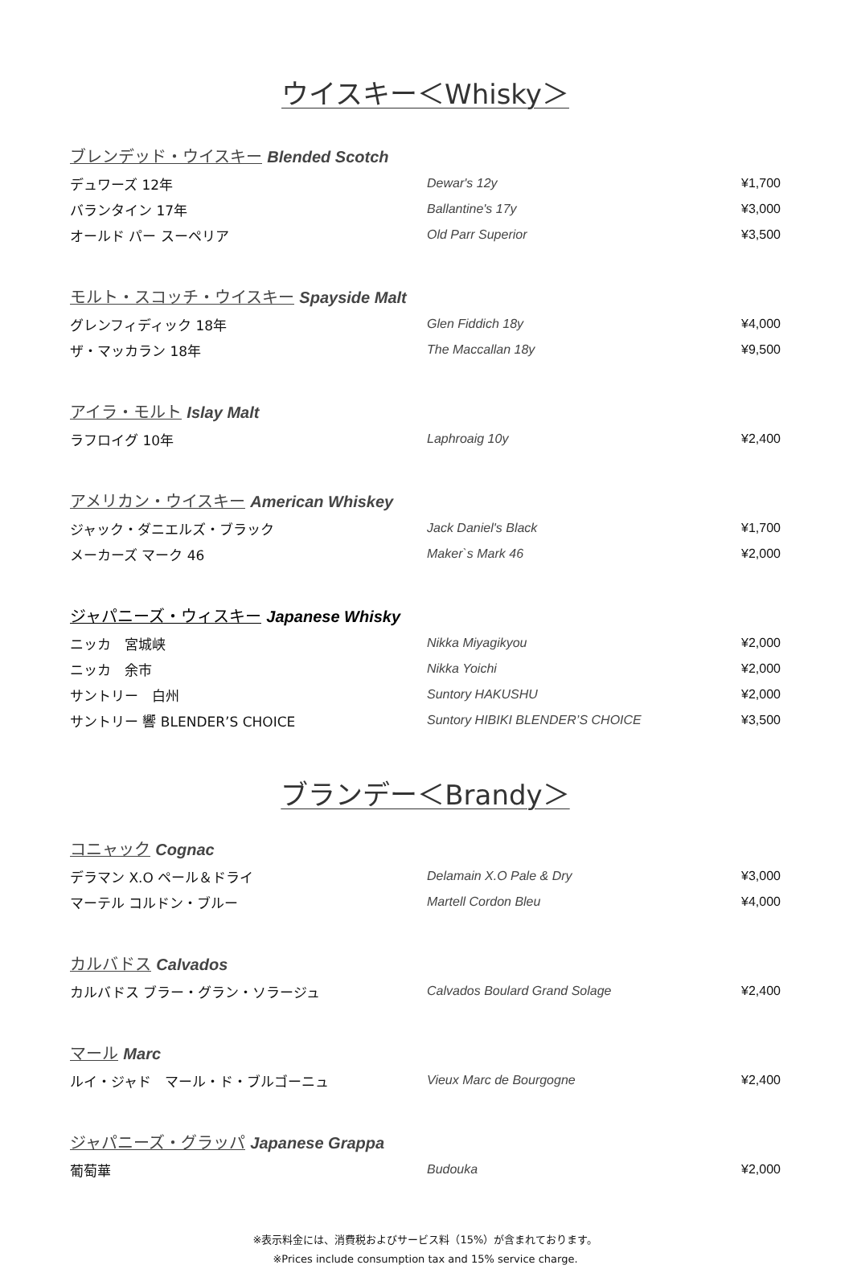ウイスキー＜Whisky＞
ブレンデッド・ウイスキー Blended Scotch
| デュワーズ 12年 | Dewar's 12y | ¥1,700 |
| バランタイン 17年 | Ballantine's 17y | ¥3,000 |
| オールド パー スーペリア | Old Parr Superior | ¥3,500 |
モルト・スコッチ・ウイスキー Spayside Malt
| グレンフィディック 18年 | Glen Fiddich 18y | ¥4,000 |
| ザ・マッカラン 18年 | The Maccallan 18y | ¥9,500 |
アイラ・モルト Islay Malt
| ラフロイグ 10年 | Laphroaig 10y | ¥2,400 |
アメリカン・ウイスキー American Whiskey
| ジャック・ダニエルズ・ブラック | Jack Daniel's Black | ¥1,700 |
| メーカーズ マーク 46 | Maker`s Mark 46 | ¥2,000 |
ジャパニーズ・ウィスキー Japanese Whisky
| ニッカ 宮城峡 | Nikka Miyagikyou | ¥2,000 |
| ニッカ 余市 | Nikka Yoichi | ¥2,000 |
| サントリー 白州 | Suntory HAKUSHU | ¥2,000 |
| サントリー 響 BLENDER’S CHOICE | Suntory HIBIKI BLENDER’S CHOICE | ¥3,500 |
ブランデー＜Brandy＞
コニャック Cognac
| デラマン X.O ペール＆ドライ | Delamain X.O Pale & Dry | ¥3,000 |
| マーテル コルドン・ブルー | Martell Cordon Bleu | ¥4,000 |
カルバドス Calvados
| カルバドス ブラー・グラン・ソラージュ | Calvados Boulard Grand Solage | ¥2,400 |
マール Marc
| ルイ・ジャド マール・ド・ブルゴーニュ | Vieux Marc de Bourgogne | ¥2,400 |
ジャパニーズ・グラッパ Japanese Grappa
| 葡萄華 | Budouka | ¥2,000 |
※表示料金には、消費税およびサービス料（15%）が含まれております。
※Prices include consumption tax and 15% service charge.